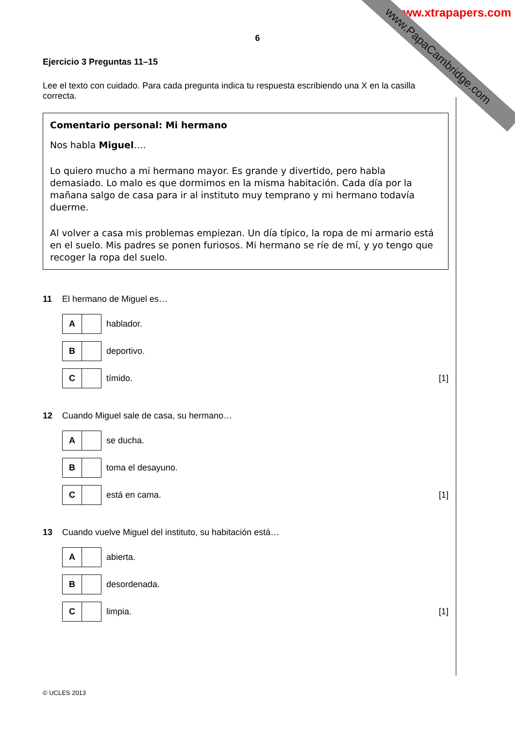www.xtrapapers.com
www.PapaCambridge.com
6
Ejercicio 3 Preguntas 11–15
Lee el texto con cuidado. Para cada pregunta indica tu respuesta escribiendo una X en la casilla correcta.
Comentario personal: Mi hermano
Nos habla Miguel….
Lo quiero mucho a mi hermano mayor. Es grande y divertido, pero habla demasiado. Lo malo es que dormimos en la misma habitación. Cada día por la mañana salgo de casa para ir al instituto muy temprano y mi hermano todavía duerme.
Al volver a casa mis problemas empiezan. Un día típico, la ropa de mi armario está en el suelo. Mis padres se ponen furiosos. Mi hermano se ríe de mí, y yo tengo que recoger la ropa del suelo.
11 El hermano de Miguel es…
A
hablador.
B
deportivo.
C
tímido. [1]
12 Cuando Miguel sale de casa, su hermano…
A
se ducha.
B
toma el desayuno.
C
está en cama. [1]
13 Cuando vuelve Miguel del instituto, su habitación está…
A
abierta.
B
desordenada.
C
limpia. [1]
© UCLES 2013